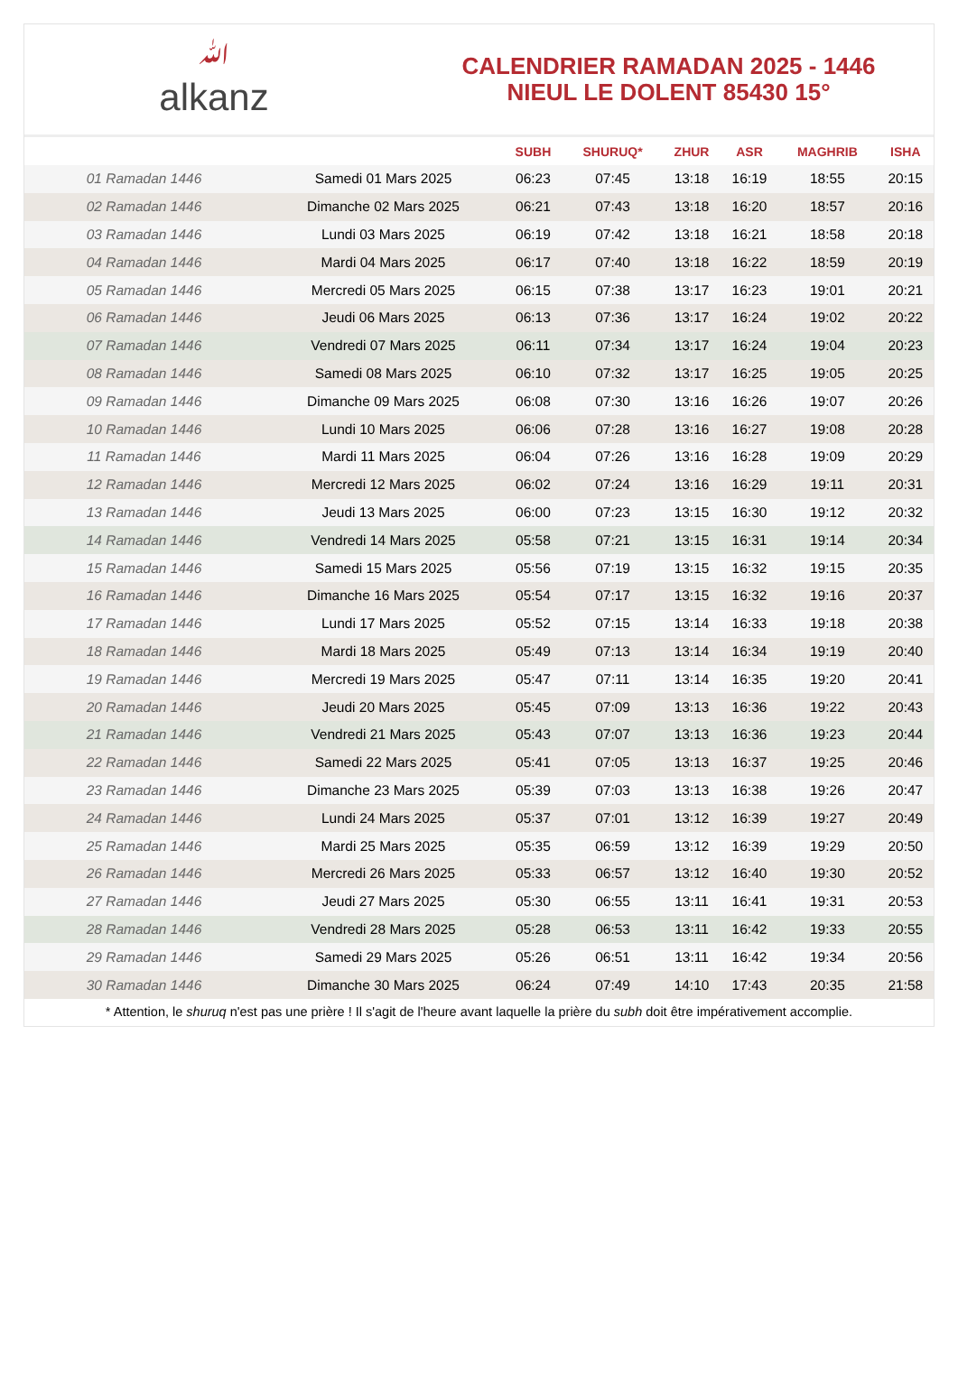ﷲalkanz
CALENDRIER RAMADAN 2025 - 1446
NIEUL LE DOLENT 85430 15°
| | | SUBH | SHURUQ* | ZHUR | ASR | MAGHRIB | ISHA |
| --- | --- | --- | --- | --- | --- | --- | --- |
| 01 Ramadan 1446 | Samedi 01 Mars 2025 | 06:23 | 07:45 | 13:18 | 16:19 | 18:55 | 20:15 |
| 02 Ramadan 1446 | Dimanche 02 Mars 2025 | 06:21 | 07:43 | 13:18 | 16:20 | 18:57 | 20:16 |
| 03 Ramadan 1446 | Lundi 03 Mars 2025 | 06:19 | 07:42 | 13:18 | 16:21 | 18:58 | 20:18 |
| 04 Ramadan 1446 | Mardi 04 Mars 2025 | 06:17 | 07:40 | 13:18 | 16:22 | 18:59 | 20:19 |
| 05 Ramadan 1446 | Mercredi 05 Mars 2025 | 06:15 | 07:38 | 13:17 | 16:23 | 19:01 | 20:21 |
| 06 Ramadan 1446 | Jeudi 06 Mars 2025 | 06:13 | 07:36 | 13:17 | 16:24 | 19:02 | 20:22 |
| 07 Ramadan 1446 | Vendredi 07 Mars 2025 | 06:11 | 07:34 | 13:17 | 16:24 | 19:04 | 20:23 |
| 08 Ramadan 1446 | Samedi 08 Mars 2025 | 06:10 | 07:32 | 13:17 | 16:25 | 19:05 | 20:25 |
| 09 Ramadan 1446 | Dimanche 09 Mars 2025 | 06:08 | 07:30 | 13:16 | 16:26 | 19:07 | 20:26 |
| 10 Ramadan 1446 | Lundi 10 Mars 2025 | 06:06 | 07:28 | 13:16 | 16:27 | 19:08 | 20:28 |
| 11 Ramadan 1446 | Mardi 11 Mars 2025 | 06:04 | 07:26 | 13:16 | 16:28 | 19:09 | 20:29 |
| 12 Ramadan 1446 | Mercredi 12 Mars 2025 | 06:02 | 07:24 | 13:16 | 16:29 | 19:11 | 20:31 |
| 13 Ramadan 1446 | Jeudi 13 Mars 2025 | 06:00 | 07:23 | 13:15 | 16:30 | 19:12 | 20:32 |
| 14 Ramadan 1446 | Vendredi 14 Mars 2025 | 05:58 | 07:21 | 13:15 | 16:31 | 19:14 | 20:34 |
| 15 Ramadan 1446 | Samedi 15 Mars 2025 | 05:56 | 07:19 | 13:15 | 16:32 | 19:15 | 20:35 |
| 16 Ramadan 1446 | Dimanche 16 Mars 2025 | 05:54 | 07:17 | 13:15 | 16:32 | 19:16 | 20:37 |
| 17 Ramadan 1446 | Lundi 17 Mars 2025 | 05:52 | 07:15 | 13:14 | 16:33 | 19:18 | 20:38 |
| 18 Ramadan 1446 | Mardi 18 Mars 2025 | 05:49 | 07:13 | 13:14 | 16:34 | 19:19 | 20:40 |
| 19 Ramadan 1446 | Mercredi 19 Mars 2025 | 05:47 | 07:11 | 13:14 | 16:35 | 19:20 | 20:41 |
| 20 Ramadan 1446 | Jeudi 20 Mars 2025 | 05:45 | 07:09 | 13:13 | 16:36 | 19:22 | 20:43 |
| 21 Ramadan 1446 | Vendredi 21 Mars 2025 | 05:43 | 07:07 | 13:13 | 16:36 | 19:23 | 20:44 |
| 22 Ramadan 1446 | Samedi 22 Mars 2025 | 05:41 | 07:05 | 13:13 | 16:37 | 19:25 | 20:46 |
| 23 Ramadan 1446 | Dimanche 23 Mars 2025 | 05:39 | 07:03 | 13:13 | 16:38 | 19:26 | 20:47 |
| 24 Ramadan 1446 | Lundi 24 Mars 2025 | 05:37 | 07:01 | 13:12 | 16:39 | 19:27 | 20:49 |
| 25 Ramadan 1446 | Mardi 25 Mars 2025 | 05:35 | 06:59 | 13:12 | 16:39 | 19:29 | 20:50 |
| 26 Ramadan 1446 | Mercredi 26 Mars 2025 | 05:33 | 06:57 | 13:12 | 16:40 | 19:30 | 20:52 |
| 27 Ramadan 1446 | Jeudi 27 Mars 2025 | 05:30 | 06:55 | 13:11 | 16:41 | 19:31 | 20:53 |
| 28 Ramadan 1446 | Vendredi 28 Mars 2025 | 05:28 | 06:53 | 13:11 | 16:42 | 19:33 | 20:55 |
| 29 Ramadan 1446 | Samedi 29 Mars 2025 | 05:26 | 06:51 | 13:11 | 16:42 | 19:34 | 20:56 |
| 30 Ramadan 1446 | Dimanche 30 Mars 2025 | 06:24 | 07:49 | 14:10 | 17:43 | 20:35 | 21:58 |
* Attention, le shuruq n'est pas une prière ! Il s'agit de l'heure avant laquelle la prière du subh doit être impérativement accomplie.